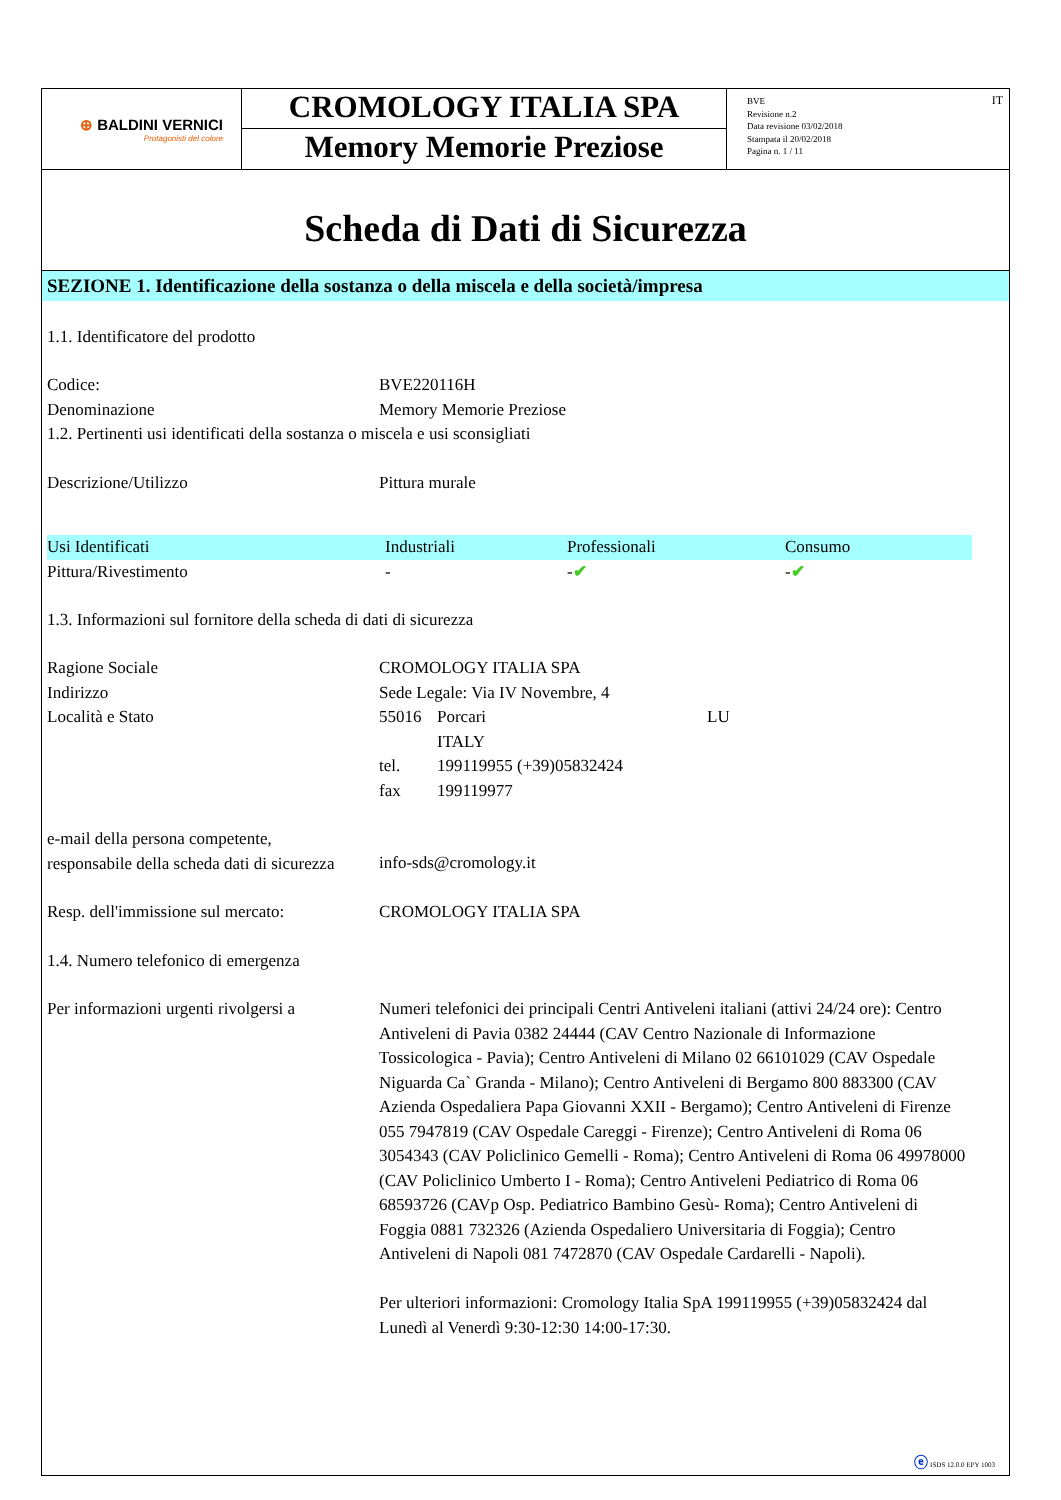⊕ BALDINI VERNICI
Protagonisti del colore
CROMOLOGY ITALIA SPA
Memory Memorie Preziose
BVE
Revisione n.2
Data revisione 03/02/2018
Stampata il 20/02/2018
Pagina n. 1 / 11
IT
Scheda di Dati di Sicurezza
SEZIONE 1. Identificazione della sostanza o della miscela e della società/impresa
1.1. Identificatore del prodotto
| Codice: | BVE220116H |
| Denominazione | Memory Memorie Preziose |
| 1.2. Pertinenti usi identificati della sostanza o miscela e usi sconsigliati | |
| Descrizione/Utilizzo | Pittura murale |
| Usi Identificati | Industriali | Professionali | Consumo |
| Pittura/Rivestimento | - | - ✔ | - ✔ |
1.3. Informazioni sul fornitore della scheda di dati di sicurezza
| Ragione Sociale | CROMOLOGY ITALIA SPA | | |
| Indirizzo | Sede Legale: Via IV Novembre, 4 | | |
| Località e Stato | 55016 | Porcari | LU |
| | | ITALY | |
| | tel. | 199119955 (+39)05832424 | |
| | fax | 199119977 | |
| e-mail della persona competente, responsabile della scheda dati di sicurezza | info-sds@cromology.it | | |
| Resp. dell'immissione sul mercato: | CROMOLOGY ITALIA SPA | | |
| 1.4. Numero telefonico di emergenza | | | |
| Per informazioni urgenti rivolgersi a | Numeri telefonici dei principali Centri Antiveleni italiani (attivi 24/24 ore): Centro Antiveleni di Pavia 0382 24444 (CAV Centro Nazionale di Informazione Tossicologica - Pavia); Centro Antiveleni di Milano 02 66101029 (CAV Ospedale Niguarda Ca` Granda - Milano); Centro Antiveleni di Bergamo 800 883300 (CAV Azienda Ospedaliera Papa Giovanni XXII - Bergamo); Centro Antiveleni di Firenze 055 7947819 (CAV Ospedale Careggi - Firenze); Centro Antiveleni di Roma 06 3054343 (CAV Policlinico Gemelli - Roma); Centro Antiveleni di Roma 06 49978000 (CAV Policlinico Umberto I - Roma); Centro Antiveleni Pediatrico di Roma 06 68593726 (CAVp Osp. Pediatrico Bambino Gesù- Roma); Centro Antiveleni di Foggia 0881 732326 (Azienda Ospedaliero Universitaria di Foggia); Centro Antiveleni di Napoli 081 7472870 (CAV Ospedale Cardarelli - Napoli). Per ulteriori informazioni: Cromology Italia SpA 199119955 (+39)05832424 dal Lunedì al Venerdì 9:30-12:30 14:00-17:30. | | |
ⓔ ISDS 12.0.0 EPY 1003